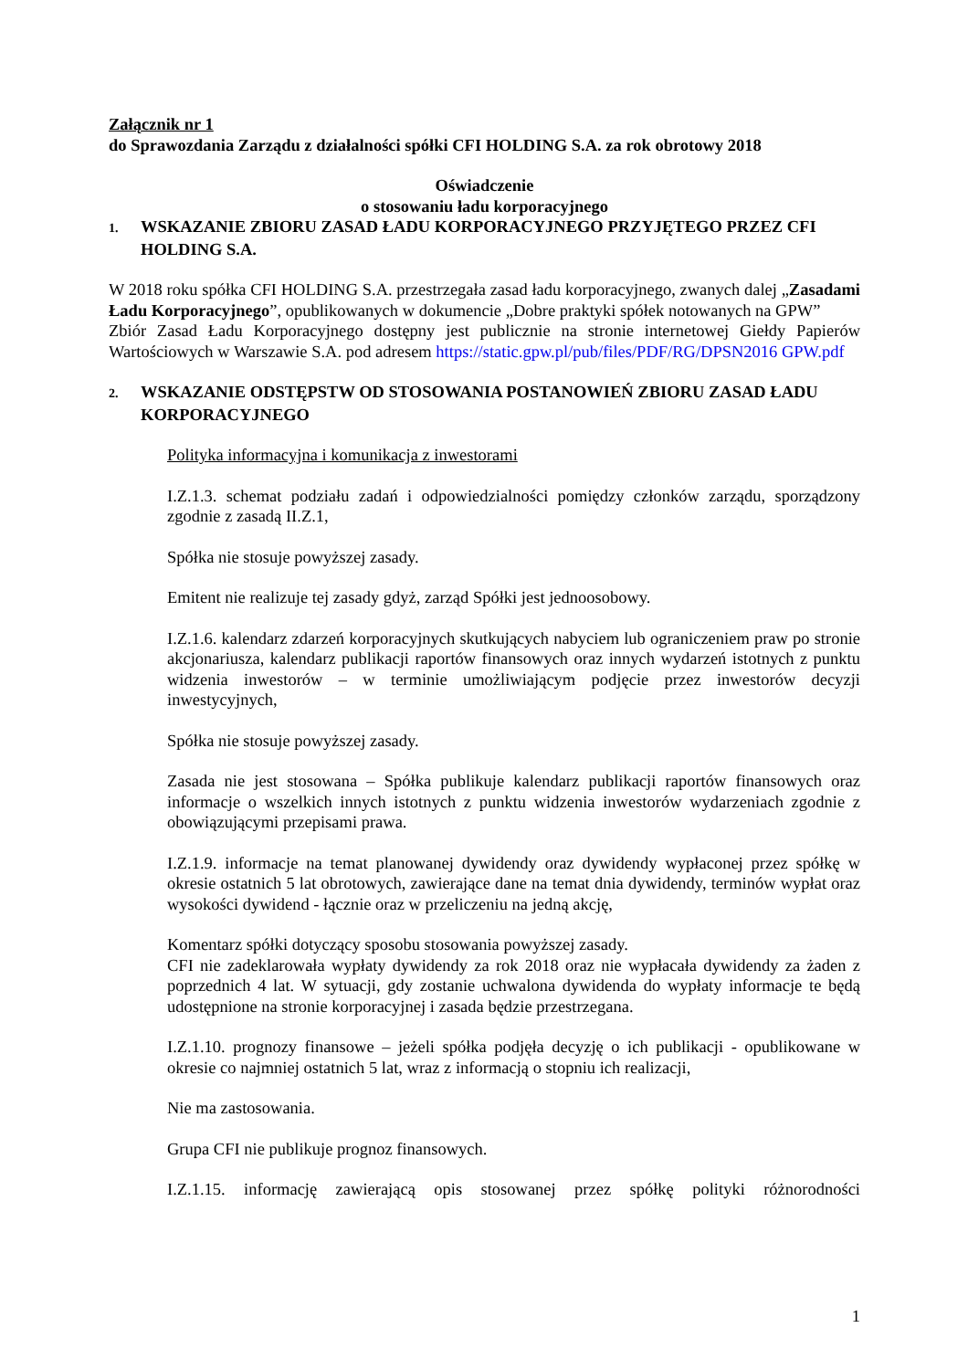Załącznik nr 1
do Sprawozdania Zarządu z działalności spółki CFI HOLDING S.A. za rok obrotowy 2018
Oświadczenie
o stosowaniu ładu korporacyjnego
1. WSKAZANIE ZBIORU ZASAD ŁADU KORPORACYJNEGO PRZYJĘTEGO PRZEZ CFI HOLDING S.A.
W 2018 roku spółka CFI HOLDING S.A. przestrzegała zasad ładu korporacyjnego, zwanych dalej „Zasadami Ładu Korporacyjnego”, opublikowanych w dokumencie „Dobre praktyki spółek notowanych na GPW”
Zbiór Zasad Ładu Korporacyjnego dostępny jest publicznie na stronie internetowej Giełdy Papierów Wartościowych w Warszawie S.A. pod adresem https://static.gpw.pl/pub/files/PDF/RG/DPSN2016 GPW.pdf
2. WSKAZANIE ODSTĘPSTW OD STOSOWANIA POSTANOWIEŃ ZBIORU ZASAD ŁADU KORPORACYJNEGO
Polityka informacyjna i komunikacja z inwestorami
I.Z.1.3. schemat podziału zadań i odpowiedzialności pomiędzy członków zarządu, sporządzony zgodnie z zasadą II.Z.1,
Spółka nie stosuje powyższej zasady.
Emitent nie realizuje tej zasady gdyż, zarząd Spółki jest jednoosobowy.
I.Z.1.6. kalendarz zdarzeń korporacyjnych skutkujących nabyciem lub ograniczeniem praw po stronie akcjonariusza, kalendarz publikacji raportów finansowych oraz innych wydarzeń istotnych z punktu widzenia inwestorów – w terminie umożliwiającym podjęcie przez inwestorów decyzji inwestycyjnych,
Spółka nie stosuje powyższej zasady.
Zasada nie jest stosowana – Spółka publikuje kalendarz publikacji raportów finansowych oraz informacje o wszelkich innych istotnych z punktu widzenia inwestorów wydarzeniach zgodnie z obowiązującymi przepisami prawa.
I.Z.1.9. informacje na temat planowanej dywidendy oraz dywidendy wypłaconej przez spółkę w okresie ostatnich 5 lat obrotowych, zawierające dane na temat dnia dywidendy, terminów wypłat oraz wysokości dywidend - łącznie oraz w przeliczeniu na jedną akcję,
Komentarz spółki dotyczący sposobu stosowania powyższej zasady.
CFI nie zadeklarowała wypłaty dywidendy za rok 2018 oraz nie wypłacała dywidendy za żaden z poprzednich 4 lat. W sytuacji, gdy zostanie uchwalona dywidenda do wypłaty informacje te będą udostępnione na stronie korporacyjnej i zasada będzie przestrzegana.
I.Z.1.10. prognozy finansowe – jeżeli spółka podjęła decyzję o ich publikacji - opublikowane w okresie co najmniej ostatnich 5 lat, wraz z informacją o stopniu ich realizacji,
Nie ma zastosowania.
Grupa CFI nie publikuje prognoz finansowych.
I.Z.1.15. informację zawierającą opis stosowanej przez spółkę polityki różnorodności
1